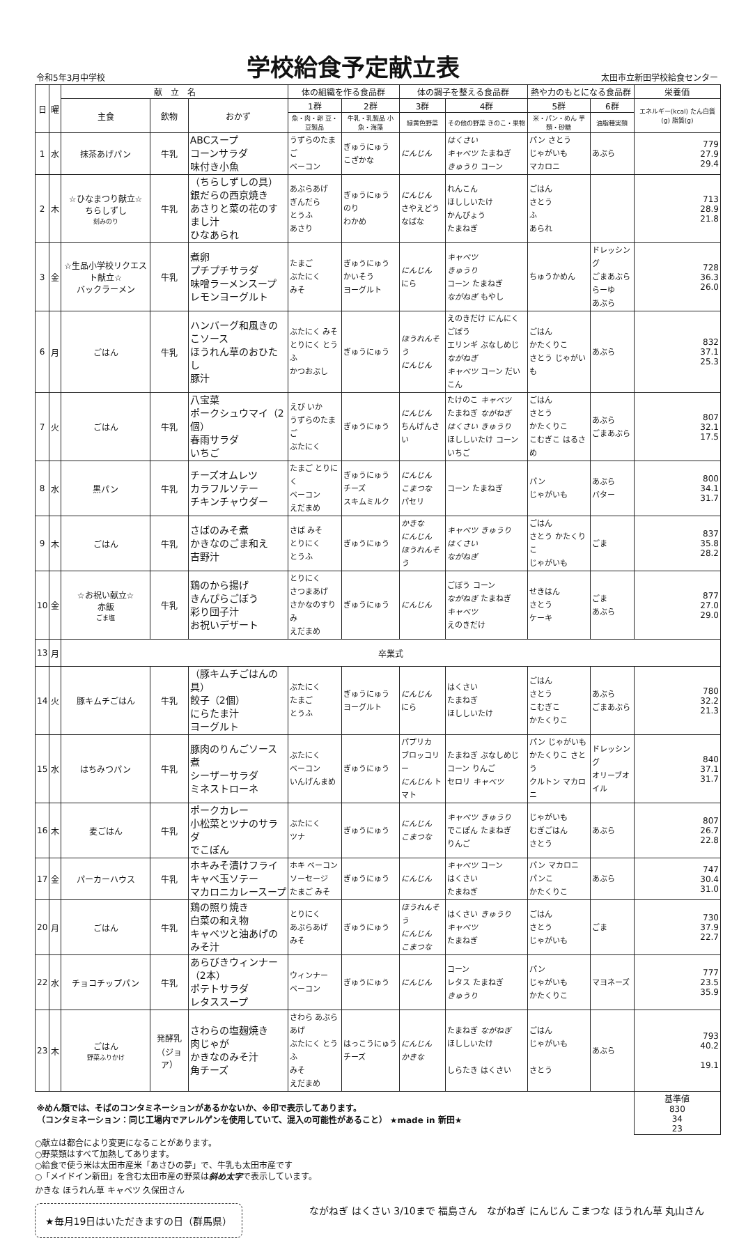令和5年3月中学校
学校給食予定献立表
太田市立新田学校給食センター
| 日 | 曜 | 献 立 名 | | | 体の組織を作る食品群 | | 体の調子を整える食品群 | | 熱や力のもとになる食品群 | | 栄養価 |
| --- | --- | --- | --- | --- | --- | --- | --- | --- | --- | --- | --- |
| | | 主食 | 飲物 | おかず | 1群 | 2群 | 3群 | 4群 | 5群 | 6群 | エネルギー(kcal) たん白質(g) 脂質(g) |
| | | | | | 魚・肉・卵 豆・豆製品 | 牛乳・乳製品 小魚・海藻 | 緑黄色野菜 | その他の野菜 きのこ・果物 | 米・パン・めん 芋類・砂糖 | 油脂種実類 | |
| 1 | 水 | 抹茶あげパン | 牛乳 | ABCスープ コーンサラダ 味付き小魚 | うずらのたまご ベーコン | ぎゅうにゅう こざかな | にんじん | はくさい キャベツ たまねぎ きゅうり コーン | パン さとう じゃがいも マカロニ | あぶら | 779 27.9 29.4 |
| 2 | 木 | ☆ひなまつり献立☆ ちらしずし 刻みのり | 牛乳 | （ちらしずしの具） 銀だらの西京焼き あさりと菜の花のすまし汁 ひなあられ | あぶらあげ ぎんだら とうふ あさり | ぎゅうにゅう のり わかめ | にんじん さやえどう なばな | れんこん ほししいたけ かんぴょう たまねぎ | ごはん さとう ふ あられ | | 713 28.9 21.8 |
| 3 | 金 | ☆生品小学校リクエスト献立☆ バックラーメン | 牛乳 | 煮卵 プチプチサラダ 味噌ラーメンスープ レモンヨーグルト | たまご ぶたにく みそ | ぎゅうにゅう かいそう ヨーグルト | にんじん にら | キャベツ きゅうり コーン たまねぎ ながねぎ もやし | ちゅうかめん | ドレッシング ごまあぶら らーゆ あぶら | 728 36.3 26.0 |
| 6 | 月 | ごはん | 牛乳 | ハンバーグ和風きのこソース ほうれん草のおひたし 豚汁 | ぶたにく みそ とりにく とうふ かつおぶし | ぎゅうにゅう | ほうれんそう にんじん | えのきだけ にんにく ごぼう エリンギ ぶなしめじ ながねぎ キャベツ コーン だいこん | ごはん かたくりこ さとう じゃがいも | あぶら | 832 37.1 25.3 |
| 7 | 火 | ごはん | 牛乳 | 八宝菜 ポークシュウマイ（2個） 春雨サラダ いちご | えび いか うずらのたまご ぶたにく | ぎゅうにゅう | にんじん ちんげんさい | たけのこ キャベツ たまねぎ ながねぎ はくさい きゅうり ほししいたけ コーン いちご | ごはん さとう かたくりこ こむぎこ はるさめ | あぶら ごまあぶら | 807 32.1 17.5 |
| 8 | 水 | 黒パン | 牛乳 | チーズオムレツ カラフルソテー チキンチャウダー | たまご とりにく ベーコン えだまめ | ぎゅうにゅう チーズ スキムミルク | にんじん こまつな パセリ | コーン たまねぎ | パン じゃがいも | あぶら バター | 800 34.1 31.7 |
| 9 | 木 | ごはん | 牛乳 | さばのみそ煮 かきなのごま和え 吉野汁 | さば みそ とりにく とうふ | ぎゅうにゅう | かきな にんじん ほうれんそう | キャベツ きゅうり はくさい ながねぎ | ごはん さとう かたくりこ じゃがいも | ごま | 837 35.8 28.2 |
| 10 | 金 | ☆お祝い献立☆ 赤飯 ごま塩 | 牛乳 | 鶏のから揚げ きんぴらごぼう 彩り団子汁 お祝いデザート | とりにく さつまあげ さかなのすりみ えだまめ | ぎゅうにゅう | にんじん | ごぼう コーン ながねぎ たまねぎ キャベツ えのきだけ | せきはん さとう ケーキ | ごま あぶら | 877 27.0 29.0 |
| 13 | 月 | 卒業式 | | | | | | | | | |
| 14 | 火 | 豚キムチごはん | 牛乳 | （豚キムチごはんの具） 餃子（2個） にらたま汁 ヨーグルト | ぶたにく たまご とうふ | ぎゅうにゅう ヨーグルト | にんじん にら | はくさい たまねぎ ほししいたけ | ごはん さとう こむぎこ かたくりこ | あぶら ごまあぶら | 780 32.2 21.3 |
| 15 | 水 | はちみつパン | 牛乳 | 豚肉のりんごソース煮 シーザーサラダ ミネストローネ | ぶたにく ベーコン いんげんまめ | ぎゅうにゅう | パプリカ ブロッコリー にんじん トマト | たまねぎ ぶなしめじ コーン りんご セロリ キャベツ | パン じゃがいも かたくりこ さとう クルトン マカロニ | ドレッシング オリーブオイル | 840 37.1 31.7 |
| 16 | 木 | 麦ごはん | 牛乳 | ポークカレー 小松菜とツナのサラダ でこぽん | ぶたにく ツナ | ぎゅうにゅう | にんじん こまつな | キャベツ きゅうり でこぽん たまねぎ りんご | じゃがいも むぎごはん さとう | あぶら | 807 26.7 22.8 |
| 17 | 金 | パーカーハウス | 牛乳 | ホキみそ漬けフライ キャベ玉ソテー マカロニカレースープ | ホキ ベーコン ソーセージ たまご みそ | ぎゅうにゅう | にんじん | キャベツ コーン はくさい たまねぎ | パン マカロニ パンこ かたくりこ | あぶら | 747 30.4 31.0 |
| 20 | 月 | ごはん | 牛乳 | 鶏の照り焼き 白菜の和え物 キャベツと油あげのみそ汁 | とりにく あぶらあげ みそ | ぎゅうにゅう | ほうれんそう にんじん こまつな | はくさい きゅうり キャベツ たまねぎ | ごはん さとう じゃがいも | ごま | 730 37.9 22.7 |
| 22 | 水 | チョコチップパン | 牛乳 | あらびきウィンナー（2本） ポテトサラダ レタススープ | ウィンナー ベーコン | ぎゅうにゅう | にんじん | コーン レタス たまねぎ きゅうり | パン じゃがいも かたくりこ | マヨネーズ | 777 23.5 35.9 |
| 23 | 木 | ごはん 野菜ふりかけ | 発酵乳 （ジョア） | さわらの塩麹焼き 肉じゃが かきなのみそ汁 角チーズ | さわら あぶらあげ ぶたにく とうふ みそ えだまめ | はっこうにゅう チーズ | にんじん かきな | たまねぎ ながねぎ ほししいたけ しらたき はくさい | ごはん じゃがいも さとう | あぶら | 793 40.2 19.1 |
| ※めん類では、そばのコンタミネーションがあるかないか、※印で表示してあります。 （コンタミネーション：同じ工場内でアレルゲンを使用していて、混入の可能性があること） ★made in 新田★ | | | | | | | | | | | 基準値 830 34 23 |
○献立は都合により変更になることがあります。
○野菜類はすべて加熱してあります。
○給食で使う米は太田市産米「あさひの夢」で、牛乳も太田市産です
○「メイドイン新田」を含む太田市産の野菜は斜め太字で表示しています。
かきな ほうれん草 キャベツ 久保田さん
★毎月19日はいただきますの日（群馬県）
ながねぎ はくさい 3/10まで 福島さん　ながねぎ にんじん こまつな ほうれん草 丸山さん